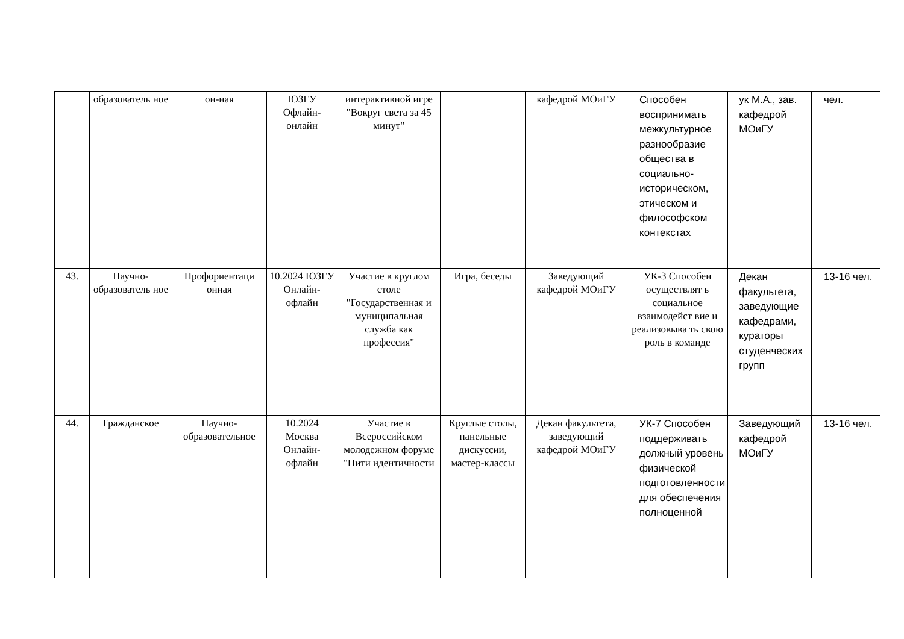| | образователь ное | он-ная | ЮЗГУ Офлайн-онлайн | интерактивной игре "Вокруг света за 45 минут" | | кафедрой МОиГУ | Способен воспринимать межкультурное разнообразие общества в социально-историческом, этическом и философском контекстах | ук М.А., зав. кафедрой МОиГУ | чел. |
| 43. | Научно-образователь ное | Профориентаци онная | 10.2024 ЮЗГУ Онлайн-офлайн | Участие в круглом столе "Государственная и муниципальная служба как профессия" | Игра, беседы | Заведующий кафедрой МОиГУ | УК-3 Способен осуществлят ь социальное взаимодейст вие и реализовыва ть свою роль в команде | Декан факультета, заведующие кафедрами, кураторы студенческих групп | 13-16 чел. |
| 44. | Гражданское | Научно-образовательное | 10.2024 Москва Онлайн-офлайн | Участие в Всероссийском молодежном форуме "Нити идентичности | Круглые столы, панельные дискуссии, мастер-классы | Декан факультета, заведующий кафедрой МОиГУ | УК-7 Способен поддерживать должный уровень физической подготовленности для обеспечения полноценной | Заведующий кафедрой МОиГУ | 13-16 чел. |